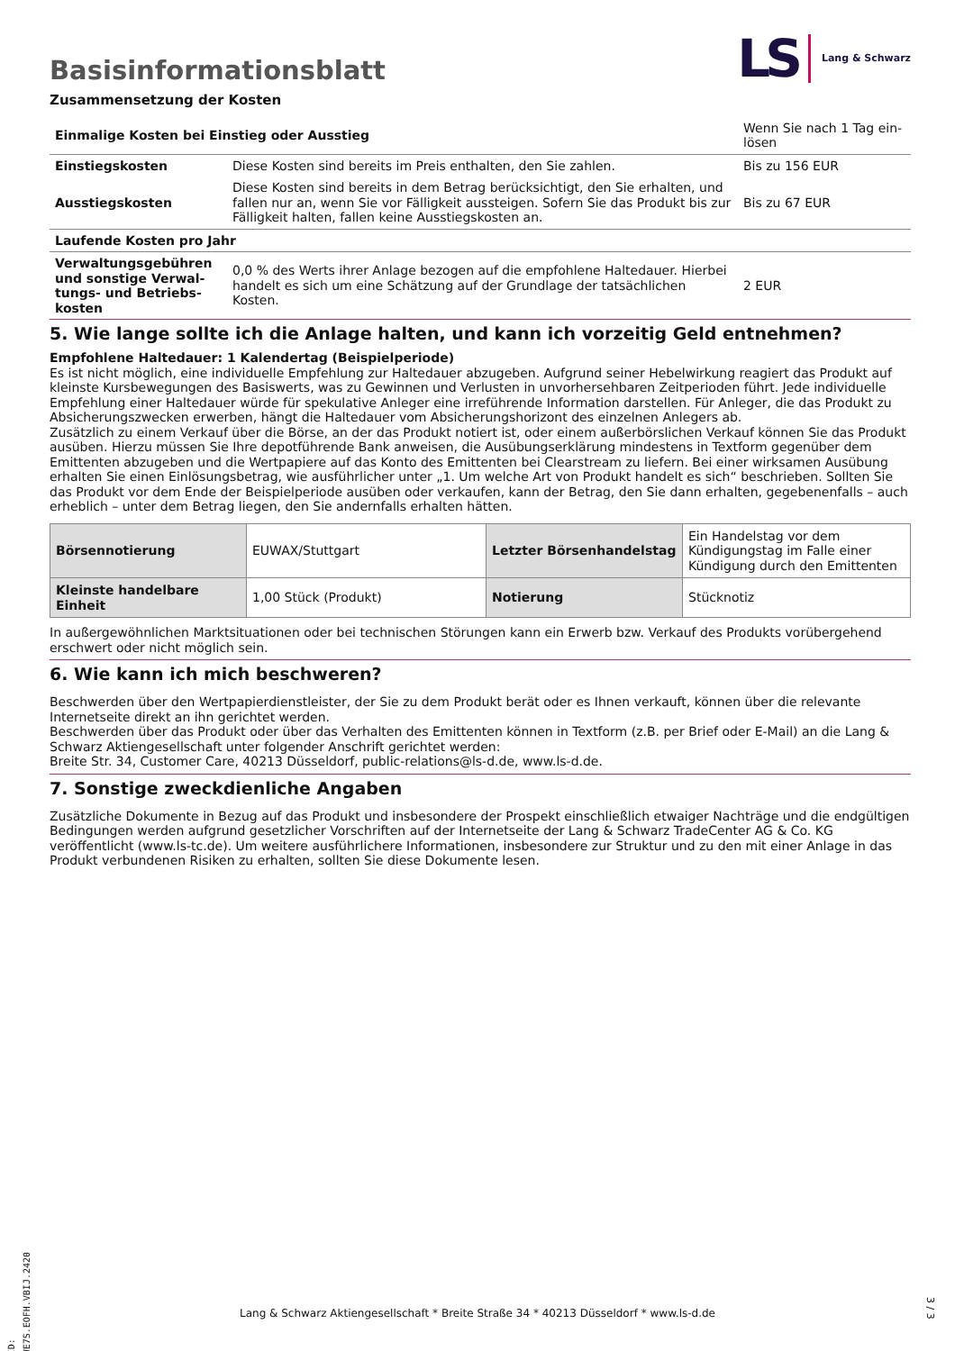Basisinformationsblatt
LS Lang & Schwarz
Zusammensetzung der Kosten
| Einmalige Kosten bei Einstieg oder Ausstieg | | Wenn Sie nach 1 Tag ein-lösen |
| Einstiegskosten | Diese Kosten sind bereits im Preis enthalten, den Sie zahlen. | Bis zu 156 EUR |
| Ausstiegskosten | Diese Kosten sind bereits in dem Betrag berücksichtigt, den Sie erhalten, und fallen nur an, wenn Sie vor Fälligkeit aussteigen. Sofern Sie das Produkt bis zur Fälligkeit halten, fallen keine Ausstiegskosten an. | Bis zu 67 EUR |
| Laufende Kosten pro Jahr | | |
| Verwaltungsgebühren und sonstige Verwal-tungs- und Betriebs-kosten | 0,0 % des Werts ihrer Anlage bezogen auf die empfohlene Haltedauer. Hierbei handelt es sich um eine Schätzung auf der Grundlage der tatsächlichen Kosten. | 2 EUR |
5. Wie lange sollte ich die Anlage halten, und kann ich vorzeitig Geld entnehmen?
Empfohlene Haltedauer: 1 Kalendertag (Beispielperiode)
Es ist nicht möglich, eine individuelle Empfehlung zur Haltedauer abzugeben. Aufgrund seiner Hebelwirkung reagiert das Produkt auf kleinste Kursbewegungen des Basiswerts, was zu Gewinnen und Verlusten in unvorhersehbaren Zeitperioden führt. Jede individuelle Empfehlung einer Haltedauer würde für spekulative Anleger eine irreführende Information darstellen. Für Anleger, die das Produkt zu Absicherungszwecken erwerben, hängt die Haltedauer vom Absicherungshorizont des einzelnen Anlegers ab.
Zusätzlich zu einem Verkauf über die Börse, an der das Produkt notiert ist, oder einem außerbörslichen Verkauf können Sie das Produkt ausüben. Hierzu müssen Sie Ihre depotführende Bank anweisen, die Ausübungserklärung mindestens in Textform gegenüber dem Emittenten abzugeben und die Wertpapiere auf das Konto des Emittenten bei Clearstream zu liefern. Bei einer wirksamen Ausübung erhalten Sie einen Einlösungsbetrag, wie ausführlicher unter „1. Um welche Art von Produkt handelt es sich“ beschrieben. Sollten Sie das Produkt vor dem Ende der Beispielperiode ausüben oder verkaufen, kann der Betrag, den Sie dann erhalten, gegebenenfalls – auch erheblich – unter dem Betrag liegen, den Sie andernfalls erhalten hätten.
| Börsennotierung | EUWAX/Stuttgart | Letzter Börsenhandelstag | Ein Handelstag vor dem Kündigungstag im Falle einer Kündigung durch den Emittenten |
| Kleinste handelbare Einheit | 1,00 Stück (Produkt) | Notierung | Stücknotiz |
In außergewöhnlichen Marktsituationen oder bei technischen Störungen kann ein Erwerb bzw. Verkauf des Produkts vorübergehend erschwert oder nicht möglich sein.
6. Wie kann ich mich beschweren?
Beschwerden über den Wertpapierdienstleister, der Sie zu dem Produkt berät oder es Ihnen verkauft, können über die relevante Internetseite direkt an ihn gerichtet werden.
Beschwerden über das Produkt oder über das Verhalten des Emittenten können in Textform (z.B. per Brief oder E-Mail) an die Lang & Schwarz Aktiengesellschaft unter folgender Anschrift gerichtet werden:
Breite Str. 34, Customer Care, 40213 Düsseldorf, public-relations@ls-d.de, www.ls-d.de.
7. Sonstige zweckdienliche Angaben
Zusätzliche Dokumente in Bezug auf das Produkt und insbesondere der Prospekt einschließlich etwaiger Nachträge und die endgültigen Bedingungen werden aufgrund gesetzlicher Vorschriften auf der Internetseite der Lang & Schwarz TradeCenter AG & Co. KG veröffentlicht (www.ls-tc.de). Um weitere ausführlichere Informationen, insbesondere zur Struktur und zu den mit einer Anlage in das Produkt verbundenen Risiken zu erhalten, sollten Sie diese Dokumente lesen.
ID: WE7S.EOFH.VBIJ.2420
Lang & Schwarz Aktiengesellschaft * Breite Straße 34 * 40213 Düsseldorf * www.ls-d.de
3 / 3